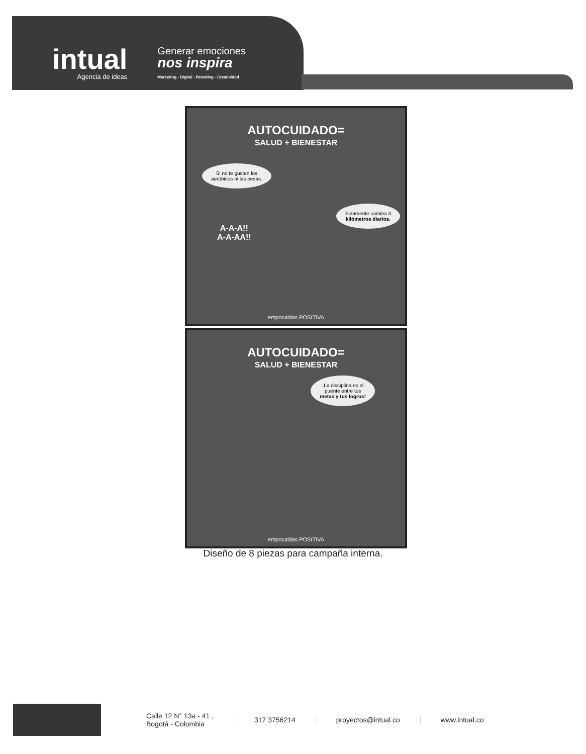intual
Agencia de ideas
Generar emociones
nos inspira
Marketing - Digital - Branding - Creatividad
AUTOCUIDADO=
SALUD + BIENESTAR
Si no te gustan los
aeróbicos ni las pesas.
Solamente camina 3
kilómetros diarios.
A-A-A!!
A-A-AA!!
empocaldas POSITIVA
AUTOCUIDADO=
SALUD + BIENESTAR
¡La disciplina es el
puente entre tus
metas y tus logros!
empocaldas POSITIVA
Diseño de 8 piezas para campaña interna.
Calle 12 N° 13a - 41 ,
Bogotá - Colombia
317 3756214 proyectos@intual.co www.intual.co